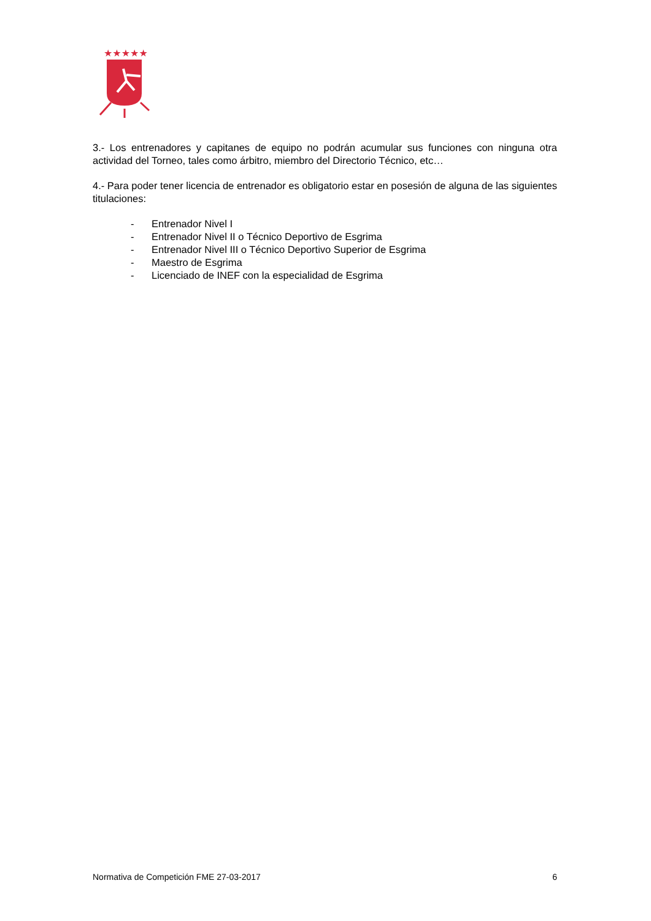★★★★★
3.- Los entrenadores y capitanes de equipo no podrán acumular sus funciones con ninguna otra actividad del Torneo, tales como árbitro, miembro del Directorio Técnico, etc…
4.- Para poder tener licencia de entrenador es obligatorio estar en posesión de alguna de las siguientes titulaciones:
- Entrenador Nivel I
- Entrenador Nivel II o Técnico Deportivo de Esgrima
- Entrenador Nivel III o Técnico Deportivo Superior de Esgrima
- Maestro de Esgrima
- Licenciado de INEF con la especialidad de Esgrima
Normativa de Competición FME 27-03-2017 6